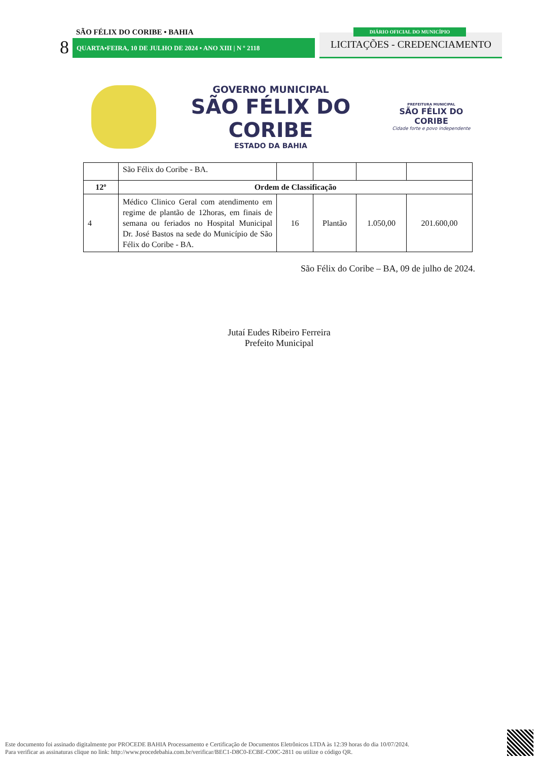SÃO FÉLIX DO CORIBE • BAHIA DIÁRIO OFICIAL DO MUNICÍPIO
8 QUARTA•FEIRA, 10 DE JULHO DE 2024 • ANO XIII | N º 2118 LICITAÇÕES - CREDENCIAMENTO
GOVERNO MUNICIPAL
SÃO FÉLIX DO CORIBE
ESTADO DA BAHIA
PREFEITURA MUNICIPAL
SÃO FÉLIX DO CORIBE
Cidade forte e povo independente
| | São Félix do Coribe - BA. | | | | |
| 12º | Ordem de Classificação | | | | |
| 4 | Médico Clinico Geral com atendimento em regime de plantão de 12horas, em finais de semana ou feriados no Hospital Municipal Dr. José Bastos na sede do Município de São Félix do Coribe - BA. | 16 | Plantão | 1.050,00 | 201.600,00 |
São Félix do Coribe – BA, 09 de julho de 2024.
Jutaí Eudes Ribeiro Ferreira
Prefeito Municipal
Este documento foi assinado digitalmente por PROCEDE BAHIA Processamento e Certificação de Documentos Eletrônicos LTDA às 12:39 horas do dia 10/07/2024.
Para verificar as assinaturas clique no link: http://www.procedebahia.com.br/verificar/BEC1-D8C0-ECBE-C00C-2811 ou utilize o código QR.